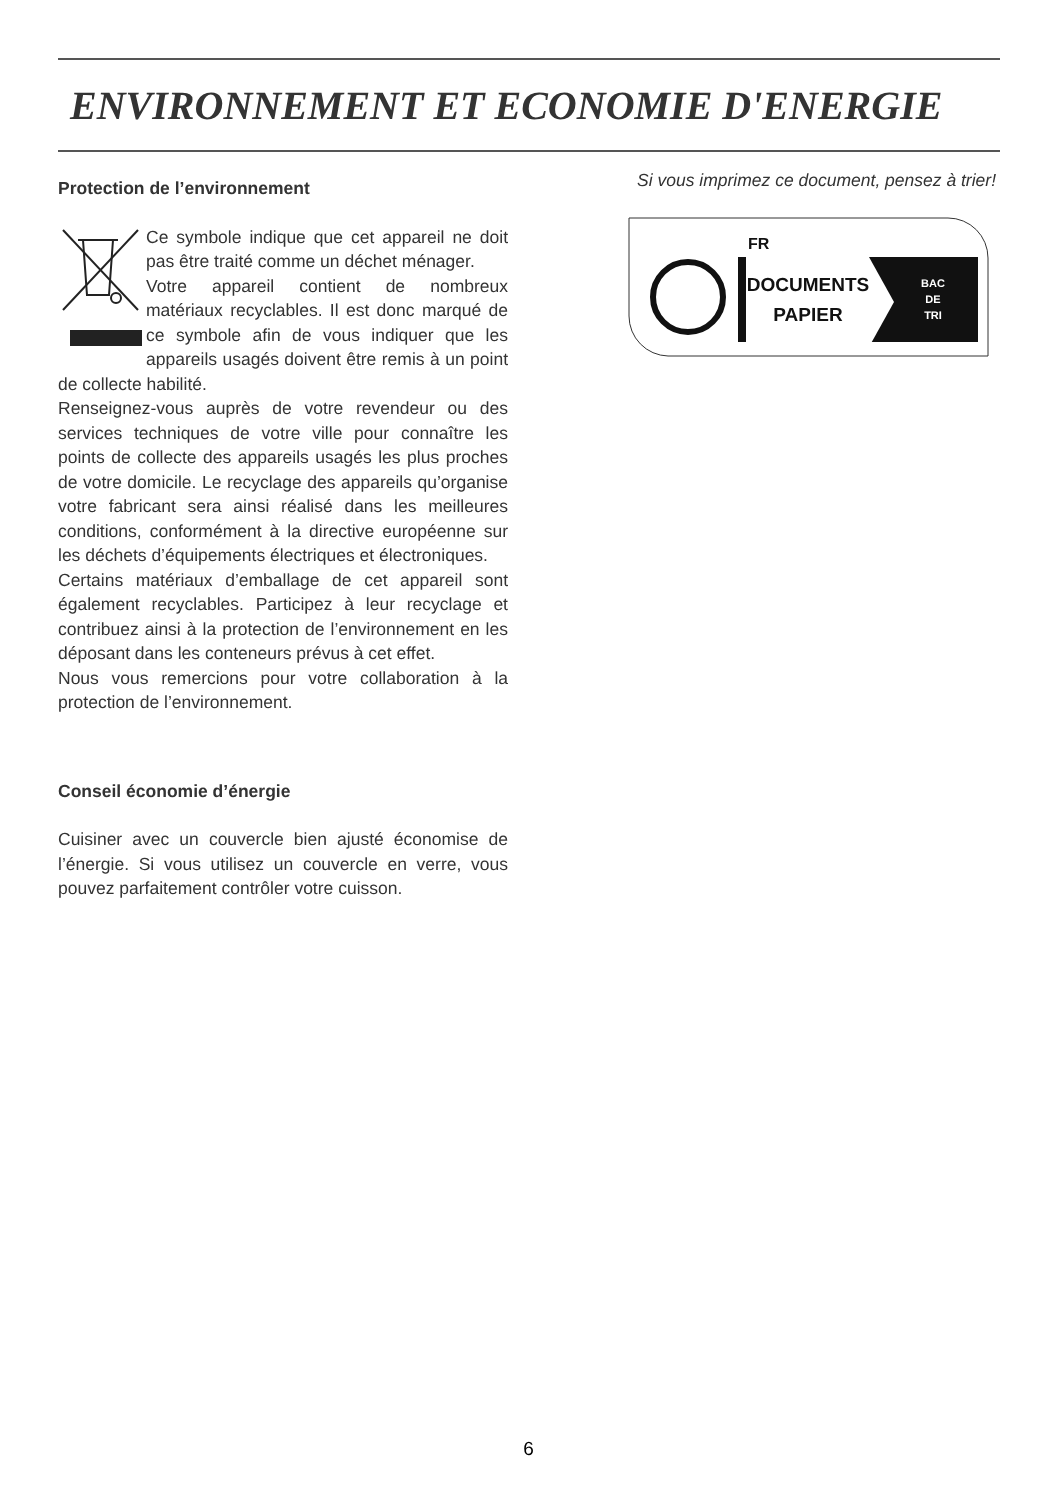ENVIRONNEMENT ET ECONOMIE D'ENERGIE
Protection de l’environnement
Ce symbole indique que cet appareil ne doit pas être traité comme un déchet ménager.
Votre appareil contient de nombreux matériaux recyclables. Il est donc marqué de ce symbole afin de vous indiquer que les appareils usagés doivent être remis à un point de collecte habilité.
Renseignez-vous auprès de votre revendeur ou des services techniques de votre ville pour connaître les points de collecte des appareils usagés les plus proches de votre domicile. Le recyclage des appareils qu’organise votre fabricant sera ainsi réalisé dans les meilleures conditions, conformément à la directive européenne sur les déchets d’équipements électriques et électroniques.
Certains matériaux d’emballage de cet appareil sont également recyclables. Participez à leur recyclage et contribuez ainsi à la protection de l’environnement en les déposant dans les conteneurs prévus à cet effet.
Nous vous remercions pour votre collaboration à la protection de l’environnement.
Conseil économie d’énergie
Cuisiner avec un couvercle bien ajusté économise de l’énergie. Si vous utilisez un couvercle en verre, vous pouvez parfaitement contrôler votre cuisson.
Si vous imprimez ce document, pensez à trier!
FR
DOCUMENTS
PAPIER
BAC
DE
TRI
6